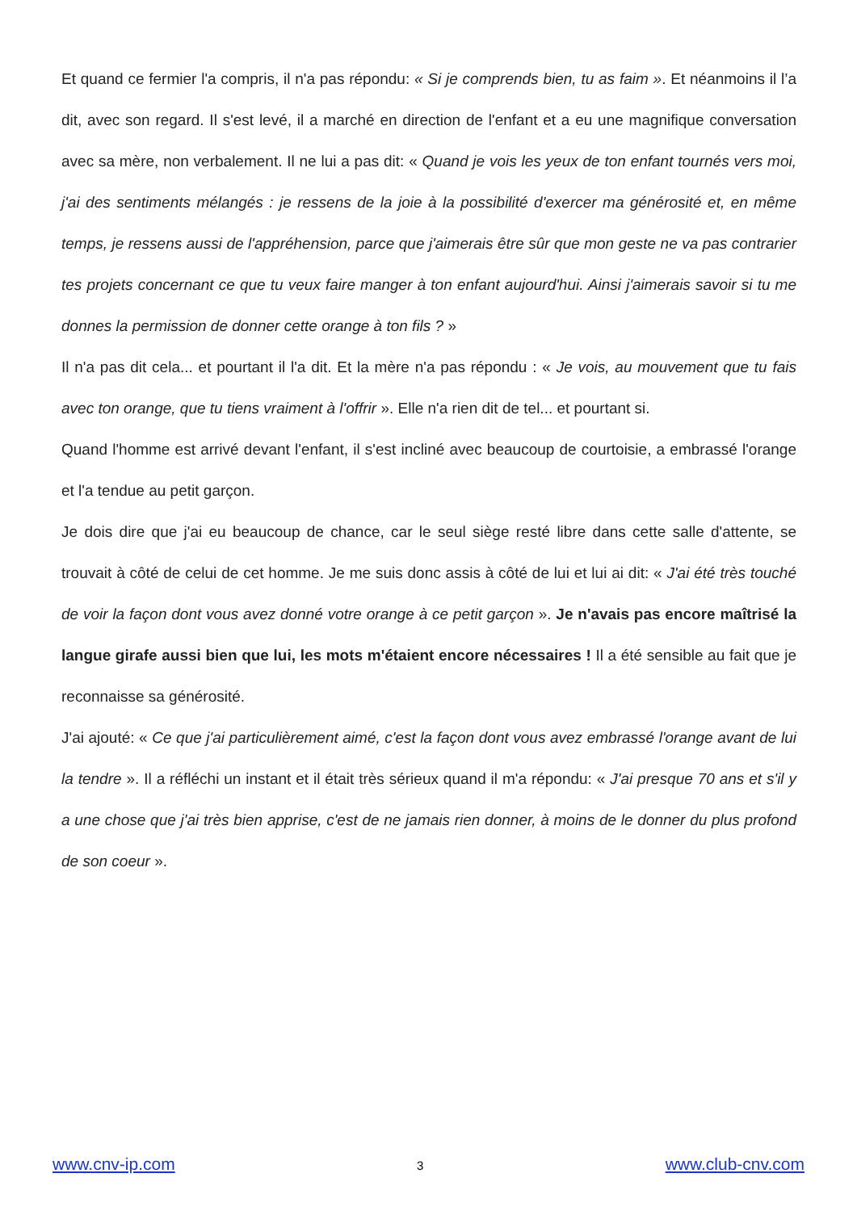Et quand ce fermier l'a compris, il n'a pas répondu: « Si je comprends bien, tu as faim ». Et néanmoins il l’a dit, avec son regard. Il s'est levé, il a marché en direction de l'enfant et a eu une magnifique conversation avec sa mère, non verbalement. Il ne lui a pas dit: « Quand je vois les yeux de ton enfant tournés vers moi, j'ai des sentiments mélangés : je ressens de la joie à la possibilité d'exercer ma générosité et, en même temps, je ressens aussi de l'appréhension, parce que j'aimerais être sûr que mon geste ne va pas contrarier tes projets concernant ce que tu veux faire manger à ton enfant aujourd'hui. Ainsi j'aimerais savoir si tu me donnes la permission de donner cette orange à ton fils ? »
Il n'a pas dit cela... et pourtant il l'a dit. Et la mère n'a pas répondu : « Je vois, au mouvement que tu fais avec ton orange, que tu tiens vraiment à l'offrir ». Elle n'a rien dit de tel... et pourtant si.
Quand l'homme est arrivé devant l'enfant, il s'est incliné avec beaucoup de courtoisie, a embrassé l'orange et l'a tendue au petit garçon.
Je dois dire que j'ai eu beaucoup de chance, car le seul siège resté libre dans cette salle d'attente, se trouvait à côté de celui de cet homme. Je me suis donc assis à côté de lui et lui ai dit: « J'ai été très touché de voir la façon dont vous avez donné votre orange à ce petit garçon ». Je n'avais pas encore maîtrisé la langue girafe aussi bien que lui, les mots m'étaient encore nécessaires ! Il a été sensible au fait que je reconnaisse sa générosité.
J'ai ajouté: « Ce que j'ai particulièrement aimé, c'est la façon dont vous avez embrassé l'orange avant de lui la tendre ». Il a réfléchi un instant et il était très sérieux quand il m'a répondu: « J'ai presque 70 ans et s'il y a une chose que j'ai très bien apprise, c'est de ne jamais rien donner, à moins de le donner du plus profond de son coeur ».
www.cnv-ip.com 3 www.club-cnv.com